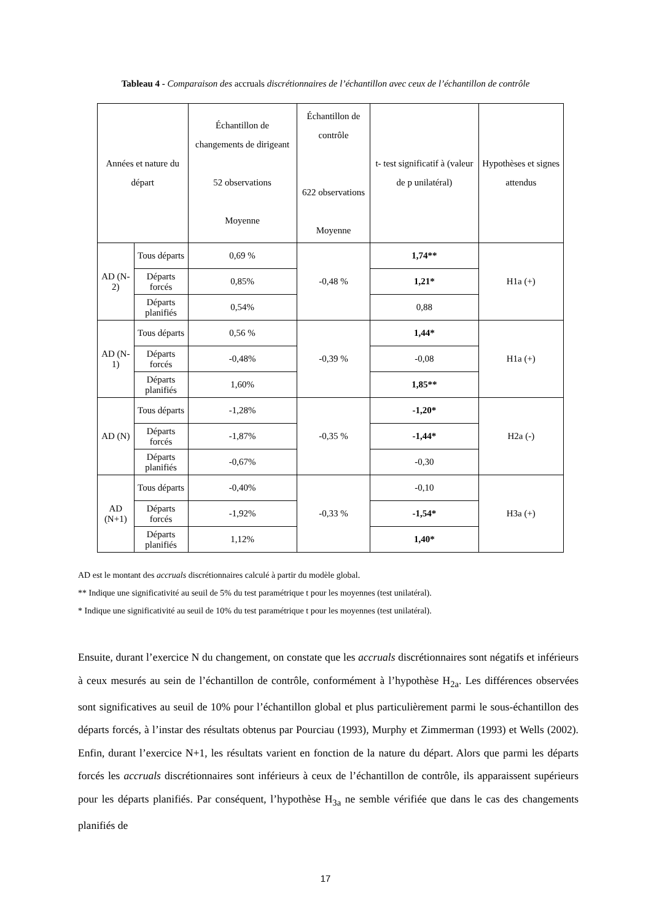Tableau 4 - Comparaison des accruals discrétionnaires de l’échantillon avec ceux de l’échantillon de contrôle
| Années et nature du départ | | Échantillon de changements de dirigeant 52 observations Moyenne | Échantillon de contrôle 622 observations Moyenne | t- test significatif à (valeur de p unilatéral) | Hypothèses et signes attendus |
| --- | --- | --- | --- | --- | --- |
| AD (N-2) | Tous départs | 0,69 % | -0,48 % | 1,74** | H1a (+) |
| | Départs forcés | 0,85% | | 1,21* | |
| | Départs planifiés | 0,54% | | 0,88 | |
| AD (N-1) | Tous départs | 0,56 % | -0,39 % | 1,44* | H1a (+) |
| | Départs forcés | -0,48% | | -0,08 | |
| | Départs planifiés | 1,60% | | 1,85** | |
| AD (N) | Tous départs | -1,28% | -0,35 % | -1,20* | H2a (-) |
| | Départs forcés | -1,87% | | -1,44* | |
| | Départs planifiés | -0,67% | | -0,30 | |
| AD (N+1) | Tous départs | -0,40% | -0,33 % | -0,10 | H3a (+) |
| | Départs forcés | -1,92% | | -1,54* | |
| | Départs planifiés | 1,12% | | 1,40* | |
AD est le montant des accruals discrétionnaires calculé à partir du modèle global.
** Indique une significativité au seuil de 5% du test paramétrique t pour les moyennes (test unilatéral).
* Indique une significativité au seuil de 10% du test paramétrique t pour les moyennes (test unilatéral).
Ensuite, durant l’exercice N du changement, on constate que les accruals discrétionnaires sont négatifs et inférieurs à ceux mesurés au sein de l’échantillon de contrôle, conformément à l’hypothèse H<sub>2a</sub>. Les différences observées sont significatives au seuil de 10% pour l’échantillon global et plus particulièrement parmi le sous-échantillon des départs forcés, à l’instar des résultats obtenus par Pourciau (1993), Murphy et Zimmerman (1993) et Wells (2002). Enfin, durant l’exercice N+1, les résultats varient en fonction de la nature du départ. Alors que parmi les départs forcés les accruals discrétionnaires sont inférieurs à ceux de l’échantillon de contrôle, ils apparaissent supérieurs pour les départs planifiés. Par conséquent, l’hypothèse H<sub>3a</sub> ne semble vérifiée que dans le cas des changements planifiés de
17